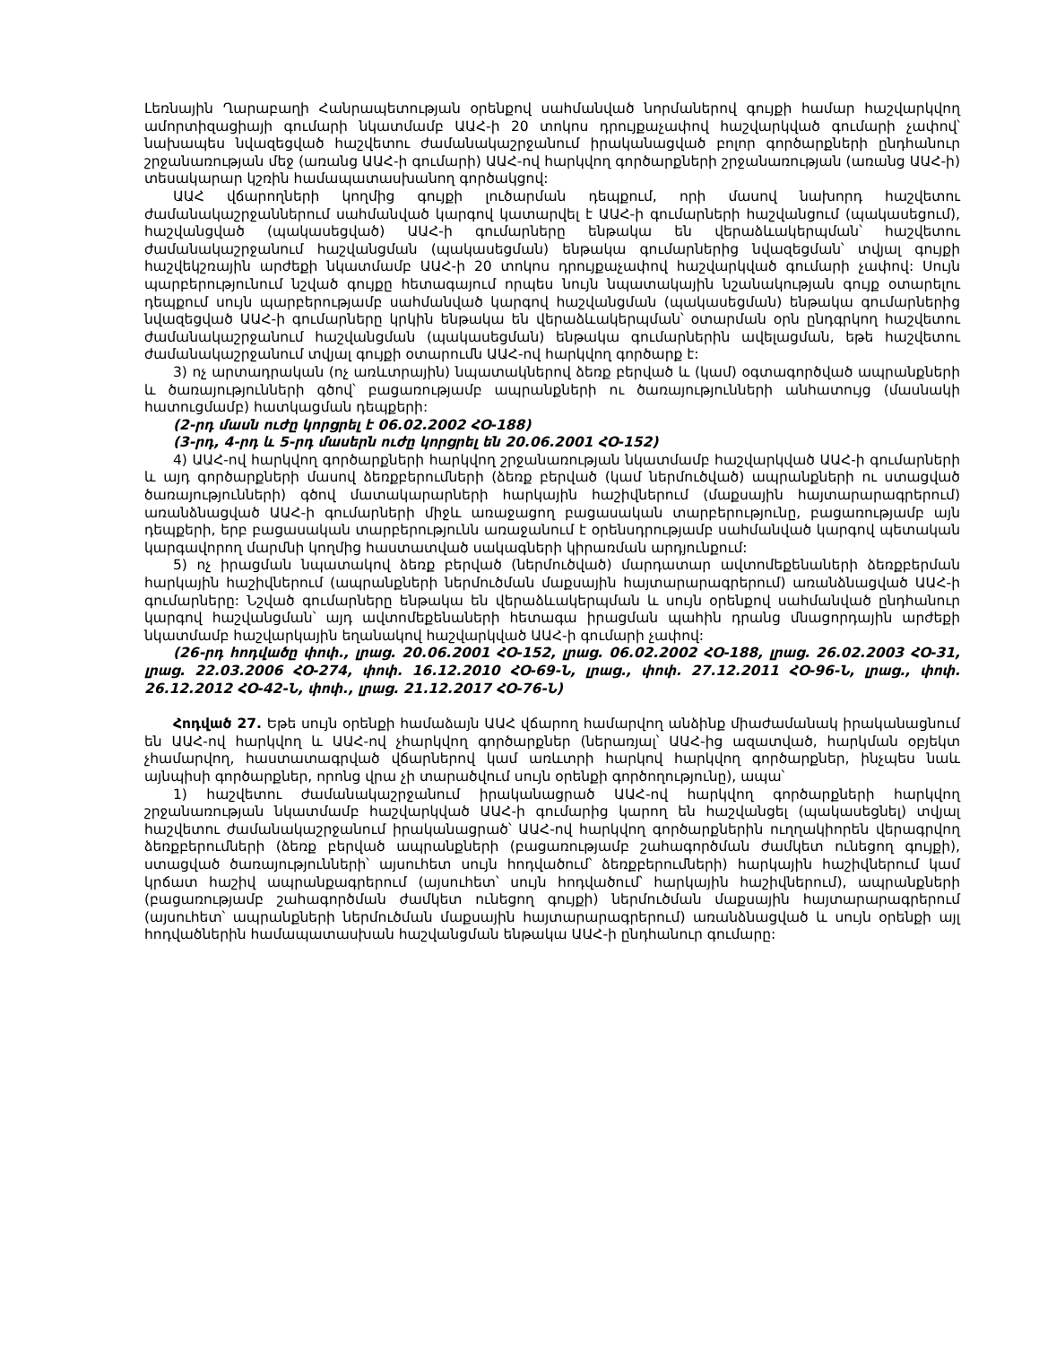Լեռնային Ղարաբաղի Հանրապետության օրենքով սահմանված նորմաներով գույքի համար հաշվարկվող ամորտիզացիայի գումարի նկատմամբ ԱԱՀ-ի 20 տոկոս դրույքաչափով հաշվարկված գումարի չափով՝ նախապես նվազեցված հաշվետու ժամանակաշրջանում իրականացված բոլոր գործարքների ընդհանուր շրջանառության մեջ (առանց ԱԱՀ-ի գումարի) ԱԱՀ-ով հարկվող գործարքների շրջանառության (առանց ԱԱՀ-ի) տեսակարար կշռին համապատասխանող գործակցով:
ԱԱՀ վճարողների կողմից գույքի լուծարման դեպքում, որի մասով նախորդ հաշվետու ժամանակաշրջաններում սահմանված կարգով կատարվել է ԱԱՀ-ի գումարների հաշվանցում (պակասեցում), հաշվանցված (պակասեցված) ԱԱՀ-ի գումարները ենթակա են վերաձևակերպման՝ հաշվետու ժամանակաշրջանում հաշվանցման (պակասեցման) ենթակա գումարներից նվազեցման՝ տվյալ գույքի հաշվեկշռային արժեքի նկատմամբ ԱԱՀ-ի 20 տոկոս դրույքաչափով հաշվարկված գումարի չափով: Սույն պարբերությունում նշված գույքը հետագայում որպես նույն նպատակային նշանակության գույք օտարելու դեպքում սույն պարբերությամբ սահմանված կարգով հաշվանցման (պակասեցման) ենթակա գումարներից նվազեցված ԱԱՀ-ի գումարները կրկին ենթակա են վերաձևակերպման՝ օտարման օրն ընդգրկող հաշվետու ժամանակաշրջանում հաշվանցման (պակասեցման) ենթակա գումարներին ավելացման, եթե հաշվետու ժամանակաշրջանում տվյալ գույքի օտարումն ԱԱՀ-ով հարկվող գործարք է:
3) ոչ արտադրական (ոչ առևտրային) նպատակներով ձեռք բերված և (կամ) օգտագործված ապրանքների և ծառայությունների գծով՝ բացառությամբ ապրանքների ու ծառայությունների անհատույց (մասնակի հատուցմամբ) հատկացման դեպքերի:
(2-րդ մասն ուժը կորցրել է 06.02.2002 ՀՕ-188)
(3-րդ, 4-րդ և 5-րդ մասերն ուժը կորցրել են 20.06.2001 ՀՕ-152)
4) ԱԱՀ-ով հարկվող գործարքների հարկվող շրջանառության նկատմամբ հաշվարկված ԱԱՀ-ի գումարների և այդ գործարքների մասով ձեռքբերումների (ձեռք բերված (կամ ներմուծված) ապրանքների ու ստացված ծառայությունների) գծով մատակարարների հարկային հաշիվներում (մաքսային հայտարարագրերում) առանձնացված ԱԱՀ-ի գումարների միջև առաջացող բացասական տարբերությունը, բացառությամբ այն դեպքերի, երբ բացասական տարբերությունն առաջանում է օրենսդրությամբ սահմանված կարգով պետական կարգավորող մարմնի կողմից հաստատված սակագների կիրառման արդյունքում:
5) ոչ իրացման նպատակով ձեռք բերված (ներմուծված) մարդատար ավտոմեքենաների ձեռքբերման հարկային հաշիվներում (ապրանքների ներմուծման մաքսային հայտարարագրերում) առանձնացված ԱԱՀ-ի գումարները: Նշված գումարները ենթակա են վերաձևակերպման և սույն օրենքով սահմանված ընդհանուր կարգով հաշվանցման՝ այդ ավտոմեքենաների հետագա իրացման պահին դրանց մնացորդային արժեքի նկատմամբ հաշվարկային եղանակով հաշվարկված ԱԱՀ-ի գումարի չափով:
(26-րդ հոդվածը փոփ., լրաց. 20.06.2001 ՀՕ-152, լրաց. 06.02.2002 ՀՕ-188, լրաց. 26.02.2003 ՀՕ-31, լրաց. 22.03.2006 ՀՕ-274, փոփ. 16.12.2010 ՀՕ-69-Ն, լրաց., փոփ. 27.12.2011 ՀՕ-96-Ն, լրաց., փոփ. 26.12.2012 ՀՕ-42-Ն, փոփ., լրաց. 21.12.2017 ՀՕ-76-Ն)
Հոդված 27. Եթե սույն օրենքի համաձայն ԱԱՀ վճարող համարվող անձինք միաժամանակ իրականացնում են ԱԱՀ-ով հարկվող և ԱԱՀ-ով չհարկվող գործարքներ (ներառյալ՝ ԱԱՀ-ից ազատված, հարկման օբյեկտ չհամարվող, հաստատագրված վճարներով կամ առևտրի հարկով հարկվող գործարքներ, ինչպես նաև այնպիսի գործարքներ, որոնց վրա չի տարածվում սույն օրենքի գործողությունը), ապա՝
1) հաշվետու ժամանակաշրջանում իրականացրած ԱԱՀ-ով հարկվող գործարքների հարկվող շրջանառության նկատմամբ հաշվարկված ԱԱՀ-ի գումարից կարող են հաշվանցել (պակասեցնել) տվյալ հաշվետու ժամանակաշրջանում իրականացրած՝ ԱԱՀ-ով հարկվող գործարքներին ուղղակիորեն վերագրվող ձեռքբերումների (ձեռք բերված ապրանքների (բացառությամբ շահագործման ժամկետ ունեցող գույքի), ստացված ծառայությունների՝ այսուհետ սույն հոդվածում՝ ձեռքբերումների) հարկային հաշիվներում կամ կրճատ հաշիվ ապրանքագրերում (այսուհետ՝ սույն հոդվածում՝ հարկային հաշիվներում), ապրանքների (բացառությամբ շահագործման ժամկետ ունեցող գույքի) ներմուծման մաքսային հայտարարագրերում (այսուհետ՝ ապրանքների ներմուծման մաքսային հայտարարագրերում) առանձնացված և սույն օրենքի այլ հոդվածներին համապատասխան հաշվանցման ենթակա ԱԱՀ-ի ընդհանուր գումարը: